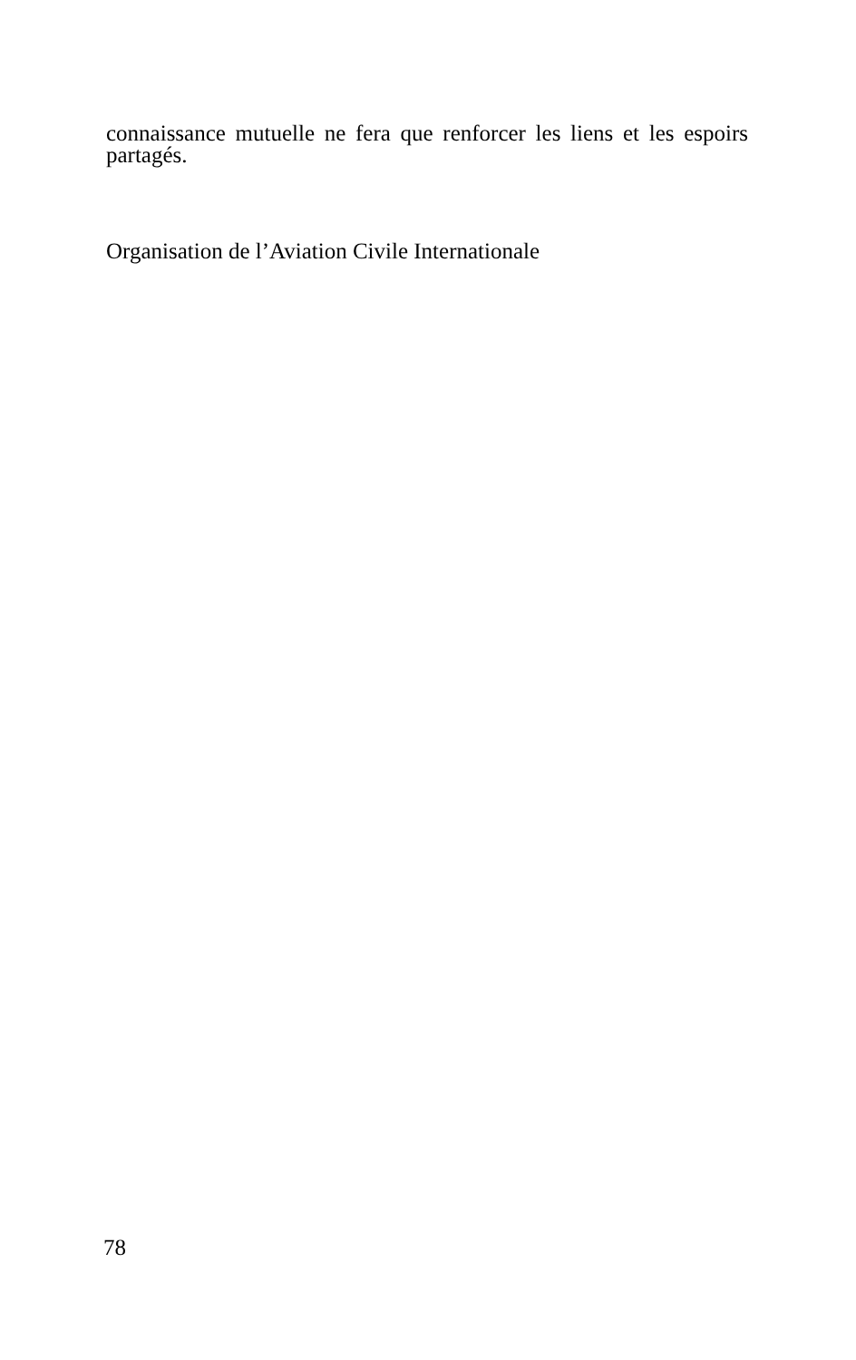connaissance mutuelle ne fera que renforcer les liens et les espoirs partagés.
Organisation de l’Aviation Civile Internationale
78